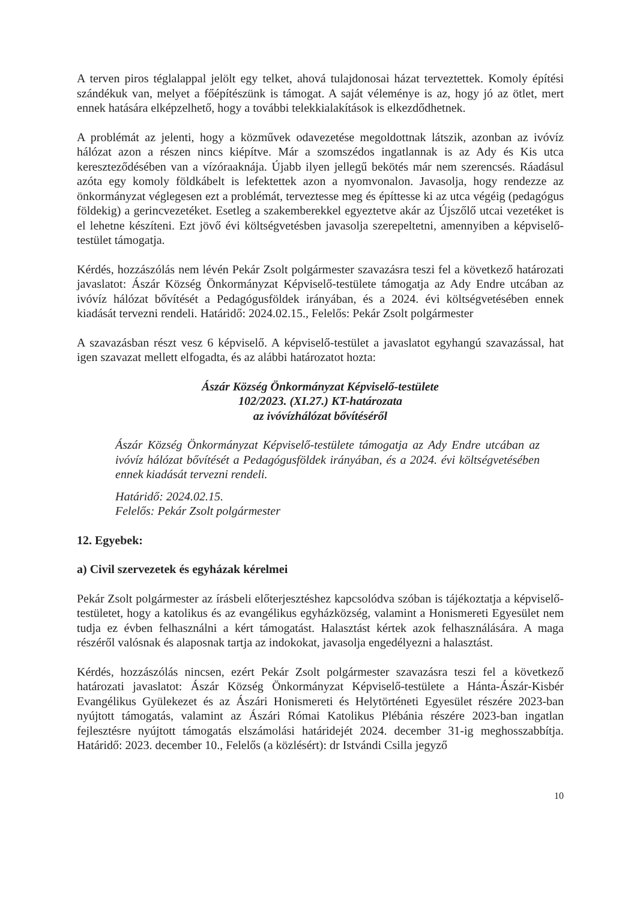A terven piros téglalappal jelölt egy telket, ahová tulajdonosai házat terveztettek. Komoly építési szándékuk van, melyet a főépítészünk is támogat. A saját véleménye is az, hogy jó az ötlet, mert ennek hatására elképzelhető, hogy a további telekkialakítások is elkezdődhetnek.
A problémát az jelenti, hogy a közművek odavezetése megoldottnak látszik, azonban az ivóvíz hálózat azon a részen nincs kiépítve. Már a szomszédos ingatlannak is az Ady és Kis utca kereszteződésében van a vízóraaknája. Újabb ilyen jellegű bekötés már nem szerencsés. Ráadásul azóta egy komoly földkábelt is lefektettek azon a nyomvonalon. Javasolja, hogy rendezze az önkormányzat véglegesen ezt a problémát, terveztesse meg és építtesse ki az utca végéig (pedagógus földekig) a gerincvezetéket. Esetleg a szakemberekkel egyeztetve akár az Újszőlő utcai vezetéket is el lehetne készíteni. Ezt jövő évi költségvetésben javasolja szerepeltetni, amennyiben a képviselő-testület támogatja.
Kérdés, hozzászólás nem lévén Pekár Zsolt polgármester szavazásra teszi fel a következő határozati javaslatot: Ászár Község Önkormányzat Képviselő-testülete támogatja az Ady Endre utcában az ivóvíz hálózat bővítését a Pedagógusföldek irányában, és a 2024. évi költségvetésében ennek kiadását tervezni rendeli. Határidő: 2024.02.15., Felelős: Pekár Zsolt polgármester
A szavazásban részt vesz 6 képviselő. A képviselő-testület a javaslatot egyhangú szavazással, hat igen szavazat mellett elfogadta, és az alábbi határozatot hozta:
Ászár Község Önkormányzat Képviselő-testülete
102/2023. (XI.27.) KT-határozata
az ivóvízhálózat bővítéséről
Ászár Község Önkormányzat Képviselő-testülete támogatja az Ady Endre utcában az ivóvíz hálózat bővítését a Pedagógusföldek irányában, és a 2024. évi költségvetésében ennek kiadását tervezni rendeli.
Határidő: 2024.02.15.
Felelős: Pekár Zsolt polgármester
12. Egyebek:
a) Civil szervezetek és egyházak kérelmei
Pekár Zsolt polgármester az írásbeli előterjesztéshez kapcsolódva szóban is tájékoztatja a képviselő-testületet, hogy a katolikus és az evangélikus egyházközség, valamint a Honismereti Egyesület nem tudja ez évben felhasználni a kért támogatást. Halasztást kértek azok felhasználására. A maga részéről valósnak és alaposnak tartja az indokokat, javasolja engedélyezni a halasztást.
Kérdés, hozzászólás nincsen, ezért Pekár Zsolt polgármester szavazásra teszi fel a következő határozati javaslatot: Ászár Község Önkormányzat Képviselő-testülete a Hánta-Ászár-Kisbér Evangélikus Gyülekezet és az Ászári Honismereti és Helytörténeti Egyesület részére 2023-ban nyújtott támogatás, valamint az Ászári Római Katolikus Plébánia részére 2023-ban ingatlan fejlesztésre nyújtott támogatás elszámolási határidejét 2024. december 31-ig meghosszabbítja. Határidő: 2023. december 10., Felelős (a közlésért): dr Istvándi Csilla jegyző
10